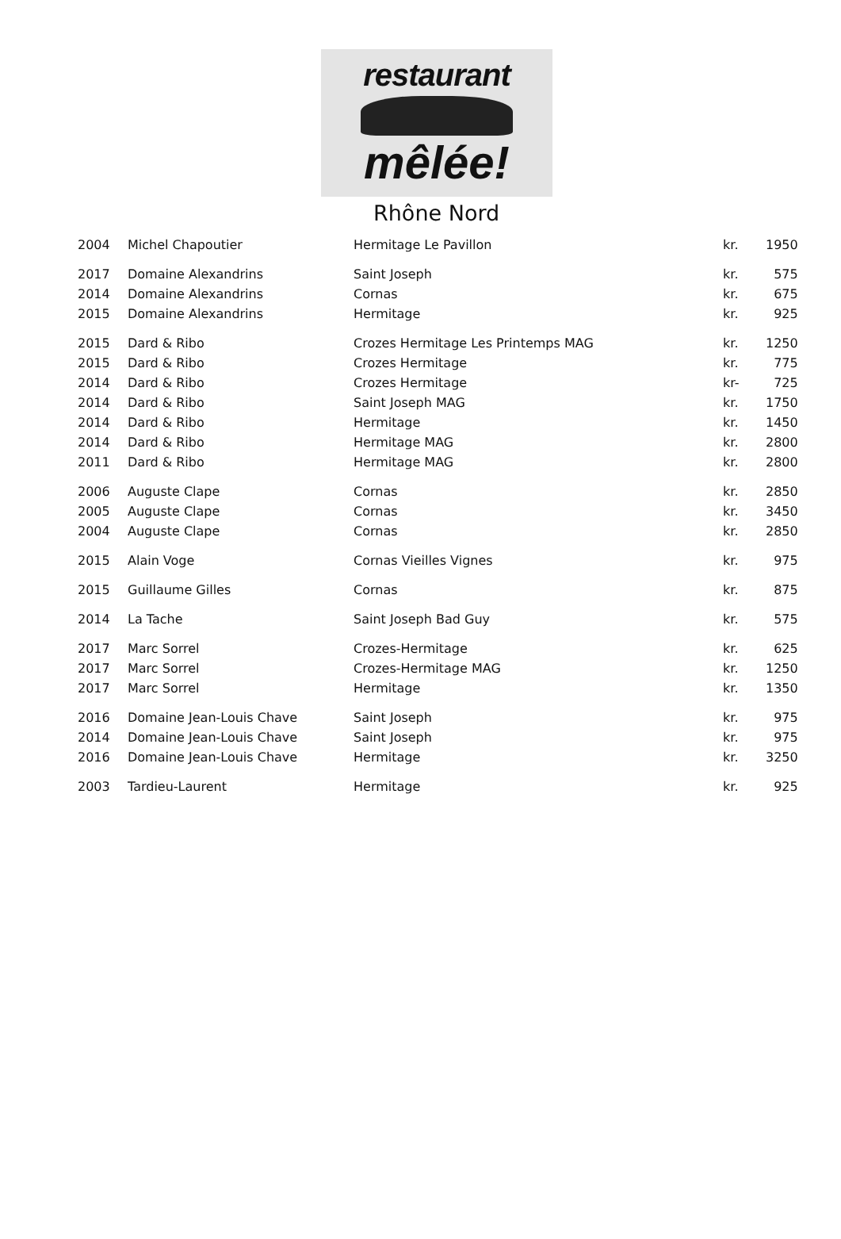restaurant
mêlée!
Rhône Nord
| 2004 | Michel Chapoutier | Hermitage Le Pavillon | kr. | 1950 |
| 2017 | Domaine Alexandrins | Saint Joseph | kr. | 575 |
| 2014 | Domaine Alexandrins | Cornas | kr. | 675 |
| 2015 | Domaine Alexandrins | Hermitage | kr. | 925 |
| 2015 | Dard & Ribo | Crozes Hermitage Les Printemps MAG | kr. | 1250 |
| 2015 | Dard & Ribo | Crozes Hermitage | kr. | 775 |
| 2014 | Dard & Ribo | Crozes Hermitage | kr- | 725 |
| 2014 | Dard & Ribo | Saint Joseph MAG | kr. | 1750 |
| 2014 | Dard & Ribo | Hermitage | kr. | 1450 |
| 2014 | Dard & Ribo | Hermitage MAG | kr. | 2800 |
| 2011 | Dard & Ribo | Hermitage MAG | kr. | 2800 |
| 2006 | Auguste Clape | Cornas | kr. | 2850 |
| 2005 | Auguste Clape | Cornas | kr. | 3450 |
| 2004 | Auguste Clape | Cornas | kr. | 2850 |
| 2015 | Alain Voge | Cornas Vieilles Vignes | kr. | 975 |
| 2015 | Guillaume Gilles | Cornas | kr. | 875 |
| 2014 | La Tache | Saint Joseph Bad Guy | kr. | 575 |
| 2017 | Marc Sorrel | Crozes-Hermitage | kr. | 625 |
| 2017 | Marc Sorrel | Crozes-Hermitage MAG | kr. | 1250 |
| 2017 | Marc Sorrel | Hermitage | kr. | 1350 |
| 2016 | Domaine Jean-Louis Chave | Saint Joseph | kr. | 975 |
| 2014 | Domaine Jean-Louis Chave | Saint Joseph | kr. | 975 |
| 2016 | Domaine Jean-Louis Chave | Hermitage | kr. | 3250 |
| 2003 | Tardieu-Laurent | Hermitage | kr. | 925 |